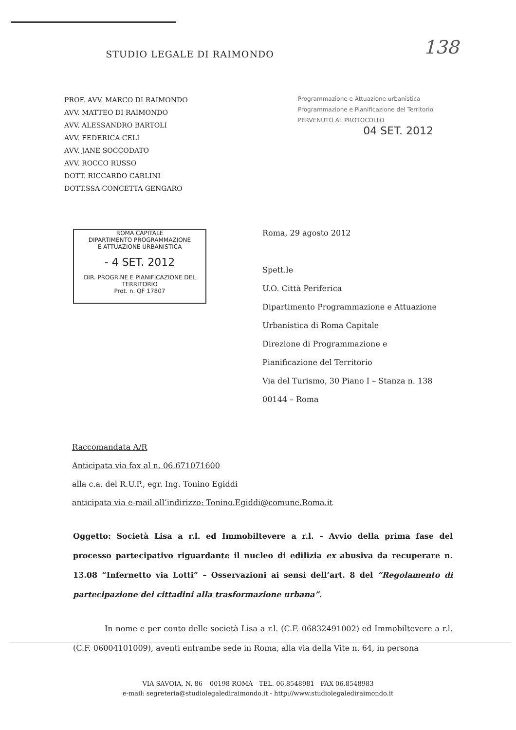138
STUDIO LEGALE DI RAIMONDO
PROF. AVV. MARCO DI RAIMONDO
AVV. MATTEO DI RAIMONDO
AVV. ALESSANDRO BARTOLI
AVV. FEDERICA CELI
AVV. JANE SOCCODATO
AVV. ROCCO RUSSO
DOTT. RICCARDO CARLINI
DOTT.SSA CONCETTA GENGARO
Programmazione e Attuazione urbanistica
Programmazione e Pianificazione del Territorio
PERVENUTO AL PROTOCOLLO
04 SET. 2012
ROMA CAPITALE
DIPARTIMENTO PROGRAMMAZIONE
E ATTUAZIONE URBANISTICA
- 4 SET. 2012
DIR. PROGR.NE E PIANIFICAZIONE DEL TERRITORIO
Prot. n. QF 17807
Roma, 29 agosto 2012
Spett.le
U.O. Città Periferica
Dipartimento Programmazione e Attuazione
Urbanistica di Roma Capitale
Direzione di Programmazione e
Pianificazione del Territorio
Via del Turismo, 30 Piano I – Stanza n. 138
00144 – Roma
Raccomandata A/R
Anticipata via fax al n. 06.671071600
alla c.a. del R.U.P., egr. Ing. Tonino Egiddi
anticipata via e-mail all’indirizzo: Tonino.Egiddi@comune.Roma.it
Oggetto: Società Lisa a r.l. ed Immobiltevere a r.l. – Avvio della prima fase del processo partecipativo riguardante il nucleo di edilizia ex abusiva da recuperare n. 13.08 “Infernetto via Lotti” – Osservazioni ai sensi dell’art. 8 del “Regolamento di partecipazione dei cittadini alla trasformazione urbana”.
In nome e per conto delle società Lisa a r.l. (C.F. 06832491002) ed Immobiltevere a r.l. (C.F. 06004101009), aventi entrambe sede in Roma, alla via della Vite n. 64, in persona
VIA SAVOIA, N. 86 – 00198 ROMA - TEL. 06.8548981 - FAX 06.8548983
e-mail: segreteria@studiolegalediraimondo.it - http://www.studiolegalediraimondo.it